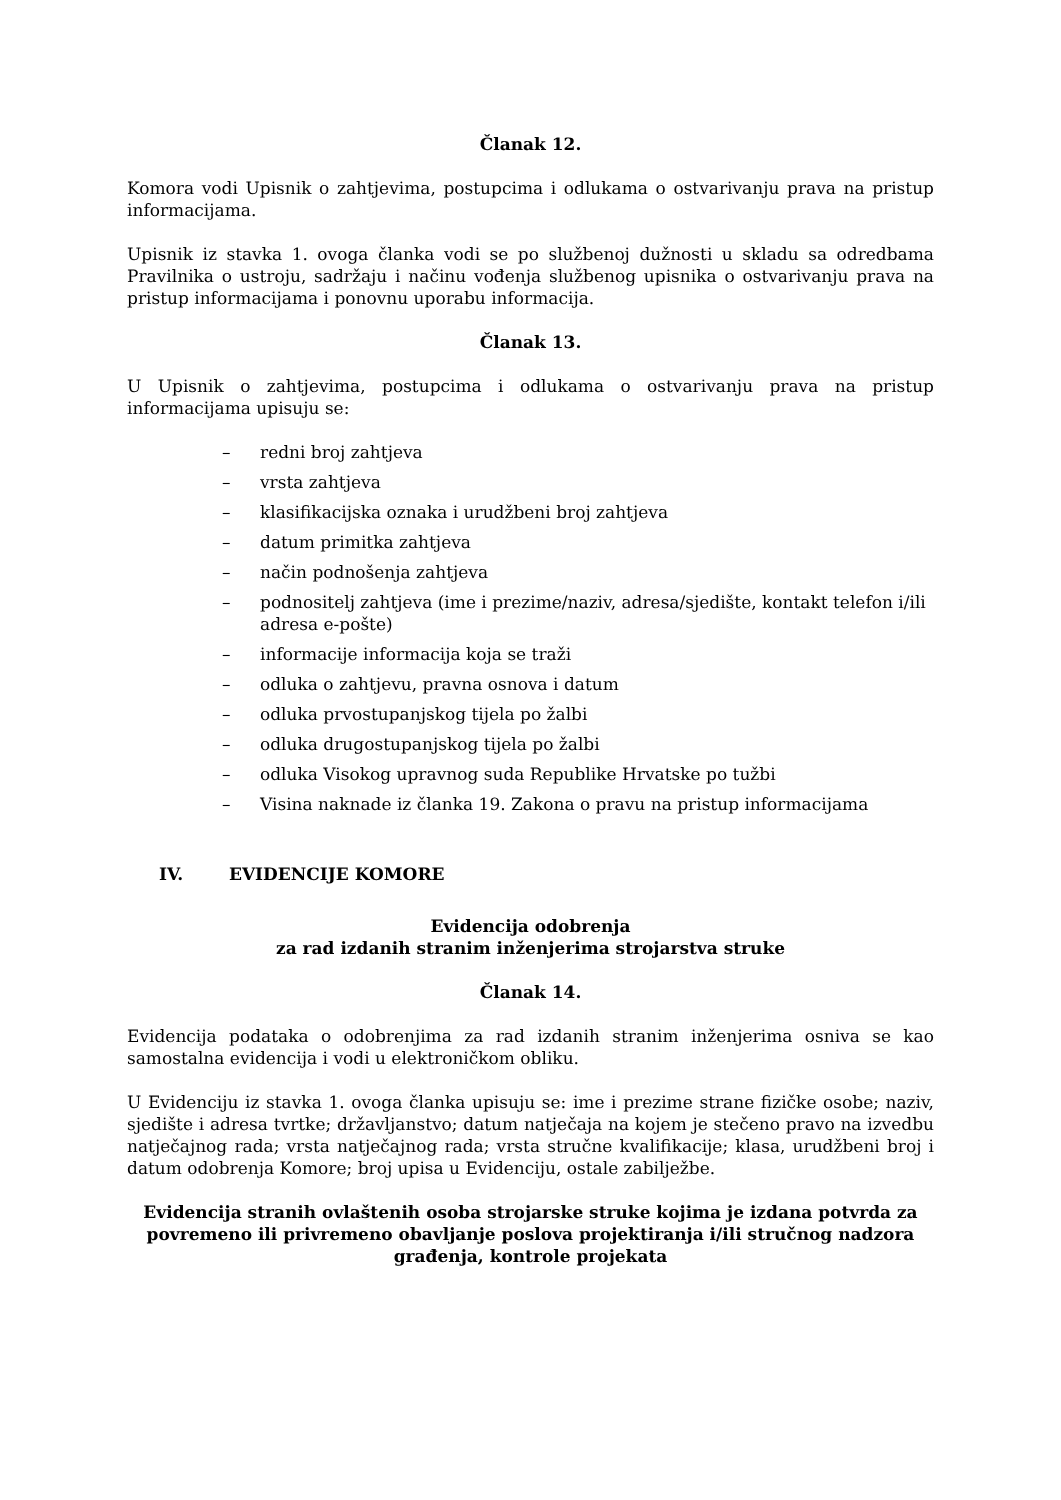Članak 12.
Komora vodi Upisnik o zahtjevima, postupcima i odlukama o ostvarivanju prava na pristup informacijama.
Upisnik iz stavka 1. ovoga članka vodi se po službenoj dužnosti u skladu sa odredbama Pravilnika o ustroju, sadržaju i načinu vođenja službenog upisnika o ostvarivanju prava na pristup informacijama i ponovnu uporabu informacija.
Članak 13.
U Upisnik o zahtjevima, postupcima i odlukama o ostvarivanju prava na pristup informacijama upisuju se:
– redni broj zahtjeva
– vrsta zahtjeva
– klasifikacijska oznaka i urudžbeni broj zahtjeva
– datum primitka zahtjeva
– način podnošenja zahtjeva
– podnositelj zahtjeva (ime i prezime/naziv, adresa/sjedište, kontakt telefon i/ili adresa e-pošte)
– informacije informacija koja se traži
– odluka o zahtjevu, pravna osnova i datum
– odluka prvostupanjskog tijela po žalbi
– odluka drugostupanjskog tijela po žalbi
– odluka Visokog upravnog suda Republike Hrvatske po tužbi
– Visina naknade iz članka 19. Zakona o pravu na pristup informacijama
IV. EVIDENCIJE KOMORE
Evidencija odobrenja
za rad izdanih stranim inženjerima strojarstva struke
Članak 14.
Evidencija podataka o odobrenjima za rad izdanih stranim inženjerima osniva se kao samostalna evidencija i vodi u elektroničkom obliku.
U Evidenciju iz stavka 1. ovoga članka upisuju se: ime i prezime strane fizičke osobe; naziv, sjedište i adresa tvrtke; državljanstvo; datum natječaja na kojem je stečeno pravo na izvedbu natječajnog rada; vrsta natječajnog rada; vrsta stručne kvalifikacije; klasa, urudžbeni broj i datum odobrenja Komore; broj upisa u Evidenciju, ostale zabilježbe.
Evidencija stranih ovlaštenih osoba strojarske struke kojima je izdana potvrda za povremeno ili privremeno obavljanje poslova projektiranja i/ili stručnog nadzora građenja, kontrole projekata